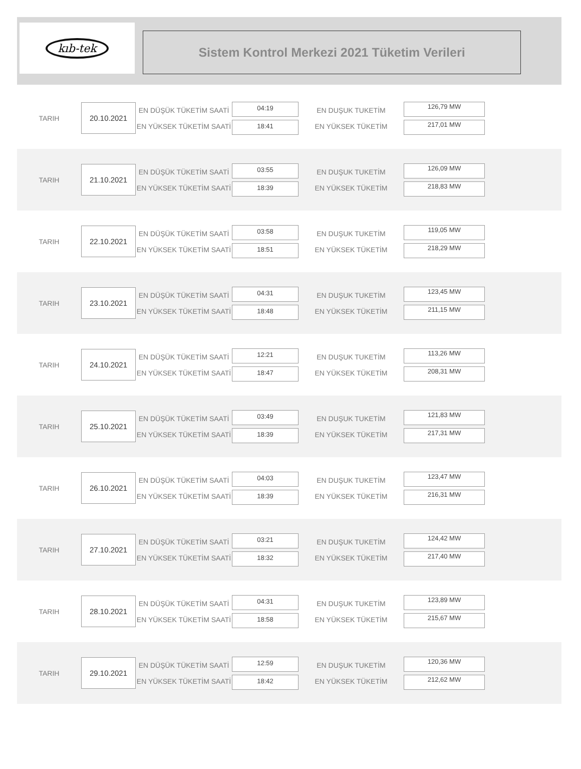kıb-tek
Sistem Kontrol Merkezi 2021 Tüketim Verileri
TARIH
20.10.2021
EN DÜŞÜK TÜKETİM SAATİ
EN YÜKSEK TÜKETİM SAATİ
04:19
18:41
EN DUŞUK TUKETİM
EN YÜKSEK TÜKETİM
126,79 MW
217,01 MW
TARIH
21.10.2021
EN DÜŞÜK TÜKETİM SAATİ
EN YÜKSEK TÜKETİM SAATİ
03:55
18:39
EN DUŞUK TUKETİM
EN YÜKSEK TÜKETİM
126,09 MW
218,83 MW
TARIH
22.10.2021
EN DÜŞÜK TÜKETİM SAATİ
EN YÜKSEK TÜKETİM SAATİ
03:58
18:51
EN DUŞUK TUKETİM
EN YÜKSEK TÜKETİM
119,05 MW
218,29 MW
TARIH
23.10.2021
EN DÜŞÜK TÜKETİM SAATİ
EN YÜKSEK TÜKETİM SAATİ
04:31
18:48
EN DUŞUK TUKETİM
EN YÜKSEK TÜKETİM
123,45 MW
211,15 MW
TARIH
24.10.2021
EN DÜŞÜK TÜKETİM SAATİ
EN YÜKSEK TÜKETİM SAATİ
12:21
18:47
EN DUŞUK TUKETİM
EN YÜKSEK TÜKETİM
113,26 MW
208,31 MW
TARIH
25.10.2021
EN DÜŞÜK TÜKETİM SAATİ
EN YÜKSEK TÜKETİM SAATİ
03:49
18:39
EN DUŞUK TUKETİM
EN YÜKSEK TÜKETİM
121,83 MW
217,31 MW
TARIH
26.10.2021
EN DÜŞÜK TÜKETİM SAATİ
EN YÜKSEK TÜKETİM SAATİ
04:03
18:39
EN DUŞUK TUKETİM
EN YÜKSEK TÜKETİM
123,47 MW
216,31 MW
TARIH
27.10.2021
EN DÜŞÜK TÜKETİM SAATİ
EN YÜKSEK TÜKETİM SAATİ
03:21
18:32
EN DUŞUK TUKETİM
EN YÜKSEK TÜKETİM
124,42 MW
217,40 MW
TARIH
28.10.2021
EN DÜŞÜK TÜKETİM SAATİ
EN YÜKSEK TÜKETİM SAATİ
04:31
18:58
EN DUŞUK TUKETİM
EN YÜKSEK TÜKETİM
123,89 MW
215,67 MW
TARIH
29.10.2021
EN DÜŞÜK TÜKETİM SAATİ
EN YÜKSEK TÜKETİM SAATİ
12:59
18:42
EN DUŞUK TUKETİM
EN YÜKSEK TÜKETİM
120,36 MW
212,62 MW